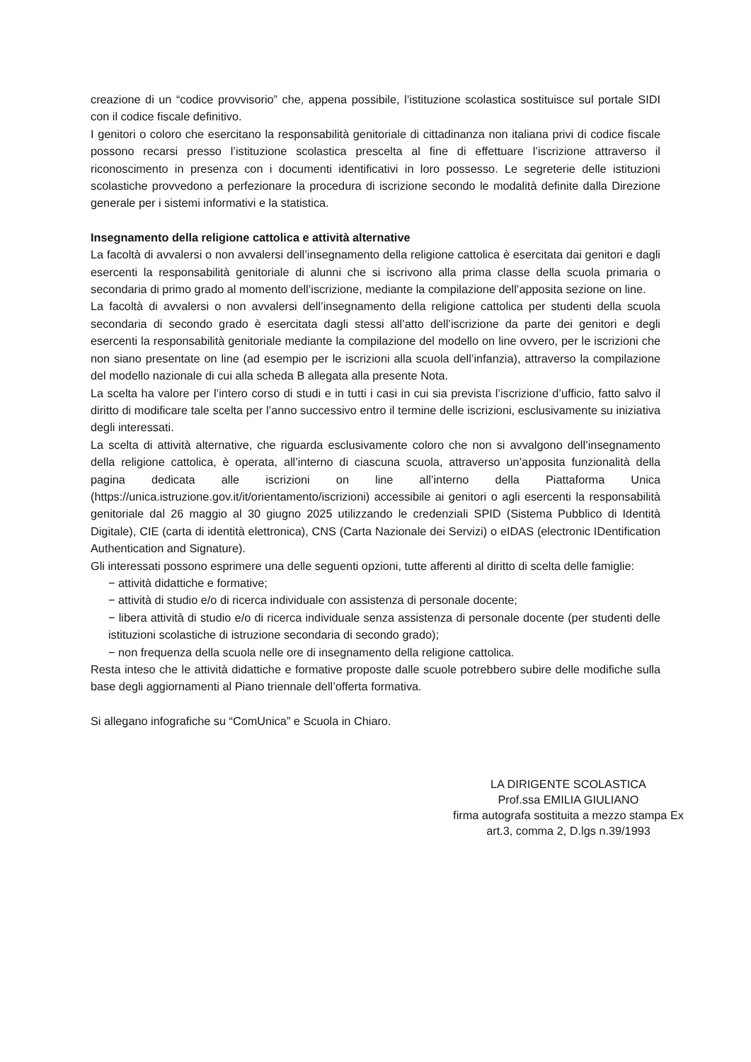creazione di un “codice provvisorio” che, appena possibile, l’istituzione scolastica sostituisce sul portale SIDI con il codice fiscale definitivo.
I genitori o coloro che esercitano la responsabilità genitoriale di cittadinanza non italiana privi di codice fiscale possono recarsi presso l’istituzione scolastica prescelta al fine di effettuare l’iscrizione attraverso il riconoscimento in presenza con i documenti identificativi in loro possesso. Le segreterie delle istituzioni scolastiche provvedono a perfezionare la procedura di iscrizione secondo le modalità definite dalla Direzione generale per i sistemi informativi e la statistica.
Insegnamento della religione cattolica e attività alternative
La facoltà di avvalersi o non avvalersi dell’insegnamento della religione cattolica è esercitata dai genitori e dagli esercenti la responsabilità genitoriale di alunni che si iscrivono alla prima classe della scuola primaria o secondaria di primo grado al momento dell’iscrizione, mediante la compilazione dell’apposita sezione on line.
La facoltà di avvalersi o non avvalersi dell’insegnamento della religione cattolica per studenti della scuola secondaria di secondo grado è esercitata dagli stessi all’atto dell’iscrizione da parte dei genitori e degli esercenti la responsabilità genitoriale mediante la compilazione del modello on line ovvero, per le iscrizioni che non siano presentate on line (ad esempio per le iscrizioni alla scuola dell’infanzia), attraverso la compilazione del modello nazionale di cui alla scheda B allegata alla presente Nota.
La scelta ha valore per l’intero corso di studi e in tutti i casi in cui sia prevista l’iscrizione d’ufficio, fatto salvo il diritto di modificare tale scelta per l’anno successivo entro il termine delle iscrizioni, esclusivamente su iniziativa degli interessati.
La scelta di attività alternative, che riguarda esclusivamente coloro che non si avvalgono dell’insegnamento della religione cattolica, è operata, all’interno di ciascuna scuola, attraverso un’apposita funzionalità della pagina dedicata alle iscrizioni on line all’interno della Piattaforma Unica (https://unica.istruzione.gov.it/it/orientamento/iscrizioni) accessibile ai genitori o agli esercenti la responsabilità genitoriale dal 26 maggio al 30 giugno 2025 utilizzando le credenziali SPID (Sistema Pubblico di Identità Digitale), CIE (carta di identità elettronica), CNS (Carta Nazionale dei Servizi) o eIDAS (electronic IDentification Authentication and Signature).
Gli interessati possono esprimere una delle seguenti opzioni, tutte afferenti al diritto di scelta delle famiglie:
− attività didattiche e formative;
− attività di studio e/o di ricerca individuale con assistenza di personale docente;
− libera attività di studio e/o di ricerca individuale senza assistenza di personale docente (per studenti delle istituzioni scolastiche di istruzione secondaria di secondo grado);
− non frequenza della scuola nelle ore di insegnamento della religione cattolica.
Resta inteso che le attività didattiche e formative proposte dalle scuole potrebbero subire delle modifiche sulla base degli aggiornamenti al Piano triennale dell’offerta formativa.
Si allegano infografiche su “ComUnica” e Scuola in Chiaro.
LA DIRIGENTE SCOLASTICA
Prof.ssa EMILIA GIULIANO
firma autografa sostituita a mezzo stampa Ex
art.3, comma 2, D.lgs n.39/1993